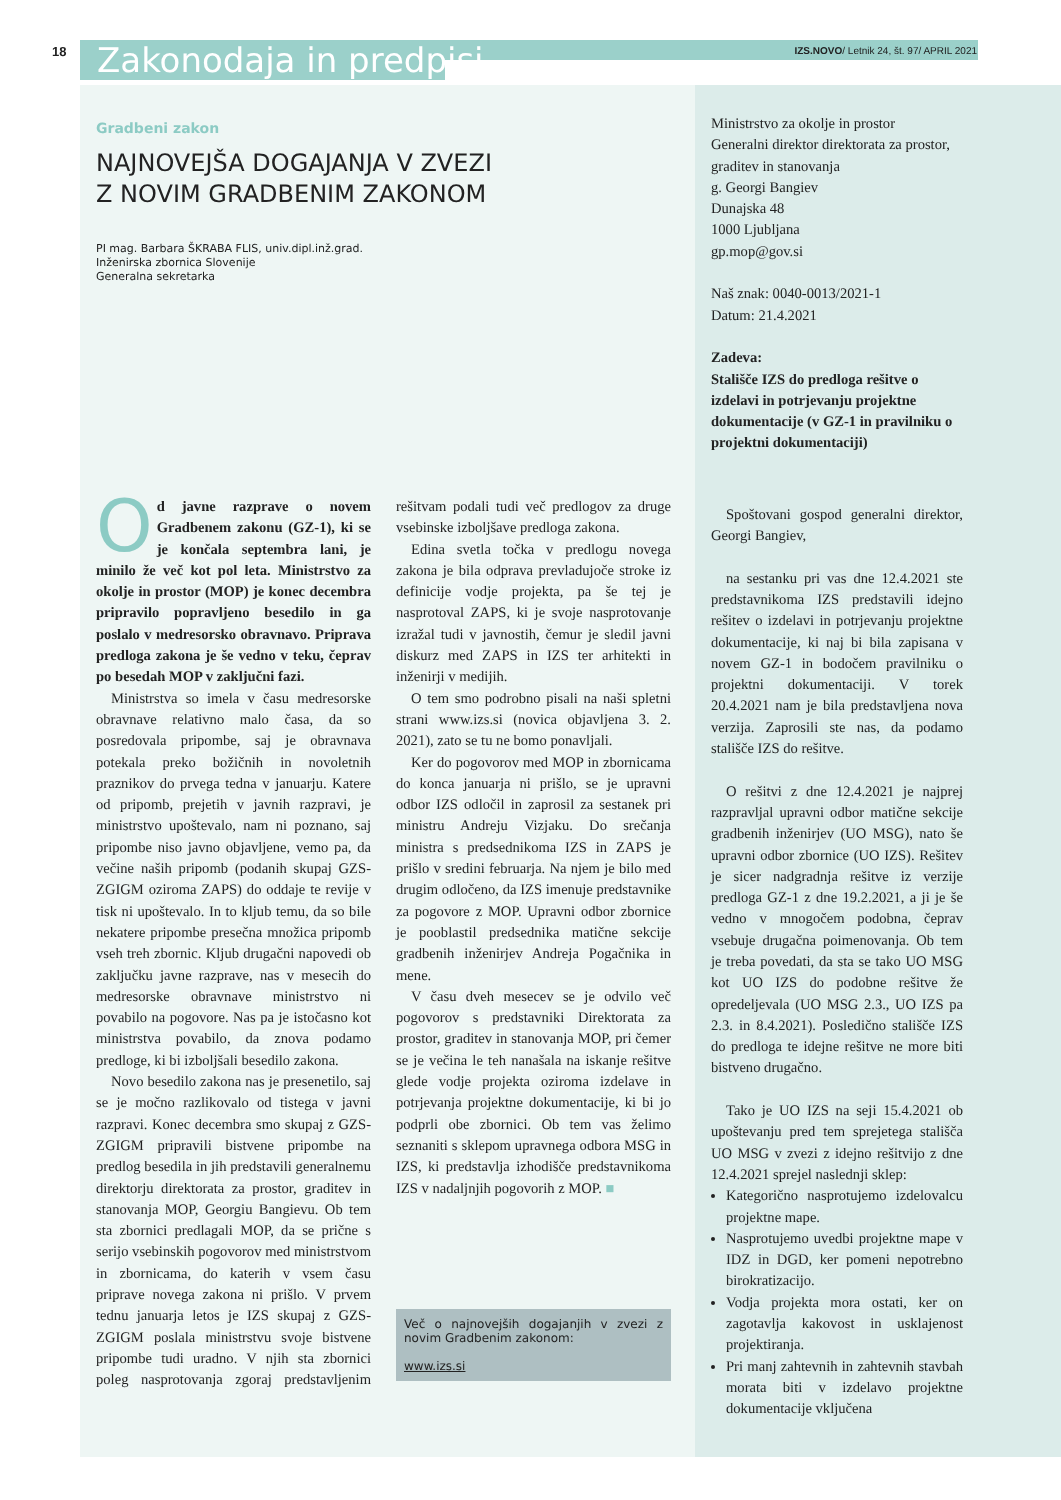18 Zakonodaja in predpisi
IZS.NOVO/ Letnik 24, št. 97/ APRIL 2021
Gradbeni zakon
NAJNOVEJŠA DOGAJANJA V ZVEZI
Z NOVIM GRADBENIM ZAKONOM
PI mag. Barbara ŠKRABA FLIS, univ.dipl.inž.grad.
Inženirska zbornica Slovenije
Generalna sekretarka
Od javne razprave o novem Gradbenem zakonu (GZ-1), ki se je končala septembra lani, je minilo že več kot pol leta. Ministrstvo za okolje in prostor (MOP) je konec decembra pripravilo popravljeno besedilo in ga poslalo v medresorsko obravnavo. Priprava predloga zakona je še vedno v teku, čeprav po besedah MOP v zaključni fazi.
Ministrstva so imela v času medresorske obravnave relativno malo časa, da so posredovala pripombe, saj je obravnava potekala preko božičnih in novoletnih praznikov do prvega tedna v januarju. Katere od pripomb, prejetih v javnih razpravi, je ministrstvo upoštevalo, nam ni poznano, saj pripombe niso javno objavljene, vemo pa, da večine naših pripomb (podanih skupaj GZS-ZGIGM oziroma ZAPS) do oddaje te revije v tisk ni upoštevalo. In to kljub temu, da so bile nekatere pripombe presečna množica pripomb vseh treh zbornic. Kljub drugačni napovedi ob zaključku javne razprave, nas v mesecih do medresorske obravnave ministrstvo ni povabilo na pogovore. Nas pa je istočasno kot ministrstva povabilo, da znova podamo predloge, ki bi izboljšali besedilo zakona.
Novo besedilo zakona nas je presenetilo, saj se je močno razlikovalo od tistega v javni razpravi. Konec decembra smo skupaj z GZS-ZGIGM pripravili bistvene pripombe na predlog besedila in jih predstavili generalnemu direktorju direktorata za prostor, graditev in stanovanja MOP, Georgiu Bangievu. Ob tem sta zbornici predlagali MOP, da se prične s serijo vsebinskih pogovorov med ministrstvom in zbornicama, do katerih v vsem času priprave novega zakona ni prišlo. V prvem tednu januarja letos je IZS skupaj z GZS-ZGIGM poslala ministrstvu svoje bistvene pripombe tudi uradno. V njih sta zbornici poleg nasprotovanja zgoraj predstavljenim rešitvam podali tudi več predlogov za druge vsebinske izboljšave predloga zakona.
Edina svetla točka v predlogu novega zakona je bila odprava prevladujoče stroke iz definicije vodje projekta, pa še tej je nasprotoval ZAPS, ki je svoje nasprotovanje izražal tudi v javnostih, čemur je sledil javni diskurz med ZAPS in IZS ter arhitekti in inženirji v medijih.
O tem smo podrobno pisali na naši spletni strani www.izs.si (novica objavljena 3. 2. 2021), zato se tu ne bomo ponavljali.
Ker do pogovorov med MOP in zbornicama do konca januarja ni prišlo, se je upravni odbor IZS odločil in zaprosil za sestanek pri ministru Andreju Vizjaku. Do srečanja ministra s predsednikoma IZS in ZAPS je prišlo v sredini februarja. Na njem je bilo med drugim odločeno, da IZS imenuje predstavnike za pogovore z MOP. Upravni odbor zbornice je pooblastil predsednika matične sekcije gradbenih inženirjev Andreja Pogačnika in mene.
V času dveh mesecev se je odvilo več pogovorov s predstavniki Direktorata za prostor, graditev in stanovanja MOP, pri čemer se je večina le teh nanašala na iskanje rešitve glede vodje projekta oziroma izdelave in potrjevanja projektne dokumentacije, ki bi jo podprli obe zbornici. Ob tem vas želimo seznaniti s sklepom upravnega odbora MSG in IZS, ki predstavlja izhodišče predstavnikoma IZS v nadaljnjih pogovorih z MOP. ■
Več o najnovejših dogajanjih v zvezi z novim Gradbenim zakonom:
www.izs.si
Ministrstvo za okolje in prostor
Generalni direktor direktorata za prostor, graditev in stanovanja
g. Georgi Bangiev
Dunajska 48
1000 Ljubljana
gp.mop@gov.si
Naš znak: 0040-0013/2021-1
Datum: 21.4.2021
Zadeva:
Stališče IZS do predloga rešitve o izdelavi in potrjevanju projektne dokumentacije (v GZ-1 in pravilniku o projektni dokumentaciji)
Spoštovani gospod generalni direktor, Georgi Bangiev,
na sestanku pri vas dne 12.4.2021 ste predstavnikoma IZS predstavili idejno rešitev o izdelavi in potrjevanju projektne dokumentacije, ki naj bi bila zapisana v novem GZ-1 in bodočem pravilniku o projektni dokumentaciji. V torek 20.4.2021 nam je bila predstavljena nova verzija. Zaprosili ste nas, da podamo stališče IZS do rešitve.
O rešitvi z dne 12.4.2021 je najprej razpravljal upravni odbor matične sekcije gradbenih inženirjev (UO MSG), nato še upravni odbor zbornice (UO IZS). Rešitev je sicer nadgradnja rešitve iz verzije predloga GZ-1 z dne 19.2.2021, a ji je še vedno v mnogočem podobna, čeprav vsebuje drugačna poimenovanja. Ob tem je treba povedati, da sta se tako UO MSG kot UO IZS do podobne rešitve že opredeljevala (UO MSG 2.3., UO IZS pa 2.3. in 8.4.2021). Posledično stališče IZS do predloga te idejne rešitve ne more biti bistveno drugačno.
Tako je UO IZS na seji 15.4.2021 ob upoštevanju pred tem sprejetega stališča UO MSG v zvezi z idejno rešitvijo z dne 12.4.2021 sprejel naslednji sklep:
Kategorično nasprotujemo izdelovalcu projektne mape.
Nasprotujemo uvedbi projektne mape v IDZ in DGD, ker pomeni nepotrebno birokratizacijo.
Vodja projekta mora ostati, ker on zagotavlja kakovost in usklajenost projektiranja.
Pri manj zahtevnih in zahtevnih stavbah morata biti v izdelavo projektne dokumentacije vključena